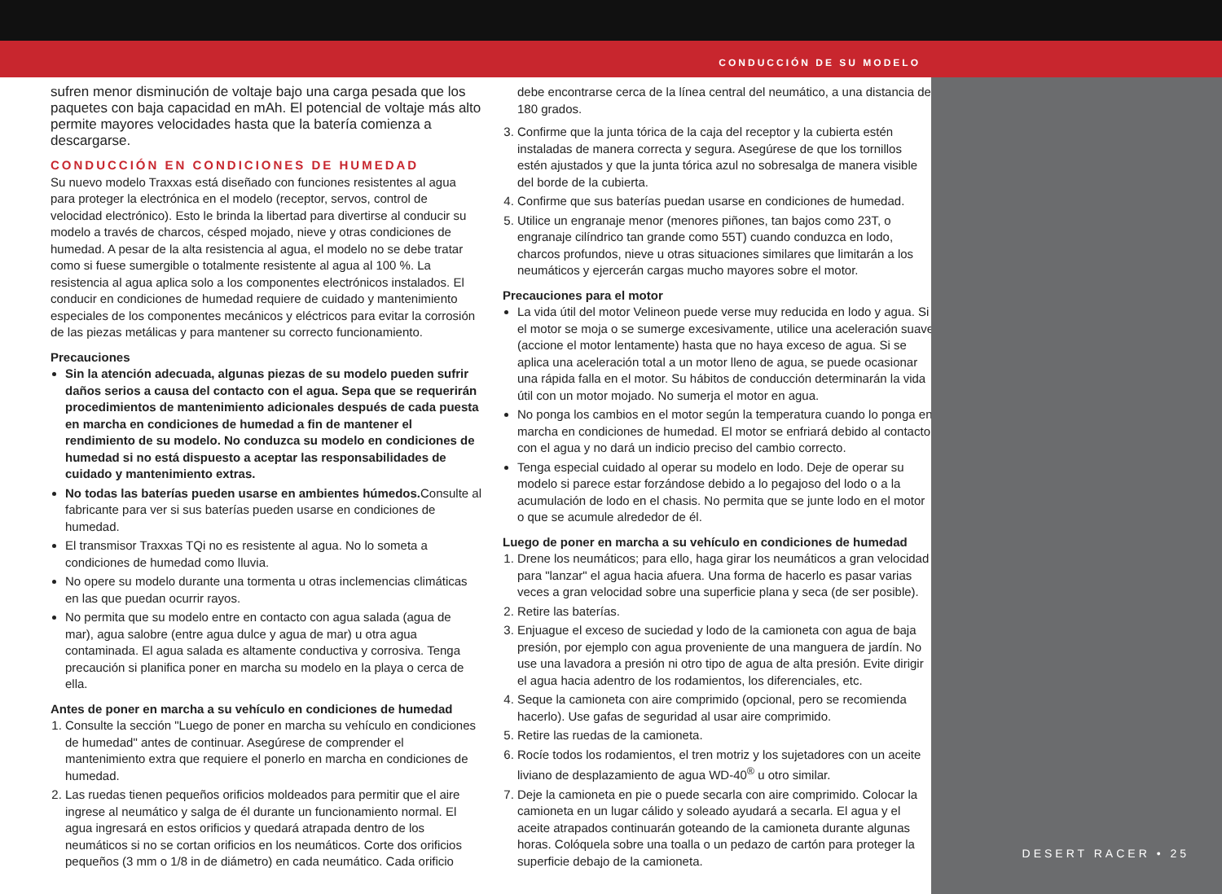CONDUCCIÓN DE SU MODELO
DESERT RACER • 25
sufren menor disminución de voltaje bajo una carga pesada que los paquetes con baja capacidad en mAh. El potencial de voltaje más alto permite mayores velocidades hasta que la batería comienza a descargarse.
CONDUCCIÓN EN CONDICIONES DE HUMEDAD
Su nuevo modelo Traxxas está diseñado con funciones resistentes al agua para proteger la electrónica en el modelo (receptor, servos, control de velocidad electrónico). Esto le brinda la libertad para divertirse al conducir su modelo a través de charcos, césped mojado, nieve y otras condiciones de humedad. A pesar de la alta resistencia al agua, el modelo no se debe tratar como si fuese sumergible o totalmente resistente al agua al 100 %. La resistencia al agua aplica solo a los componentes electrónicos instalados. El conducir en condiciones de humedad requiere de cuidado y mantenimiento especiales de los componentes mecánicos y eléctricos para evitar la corrosión de las piezas metálicas y para mantener su correcto funcionamiento.
Precauciones
Sin la atención adecuada, algunas piezas de su modelo pueden sufrir daños serios a causa del contacto con el agua. Sepa que se requerirán procedimientos de mantenimiento adicionales después de cada puesta en marcha en condiciones de humedad a fin de mantener el rendimiento de su modelo. No conduzca su modelo en condiciones de humedad si no está dispuesto a aceptar las responsabilidades de cuidado y mantenimiento extras.
No todas las baterías pueden usarse en ambientes húmedos. Consulte al fabricante para ver si sus baterías pueden usarse en condiciones de humedad.
El transmisor Traxxas TQi no es resistente al agua. No lo someta a condiciones de humedad como lluvia.
No opere su modelo durante una tormenta u otras inclemencias climáticas en las que puedan ocurrir rayos.
No permita que su modelo entre en contacto con agua salada (agua de mar), agua salobre (entre agua dulce y agua de mar) u otra agua contaminada. El agua salada es altamente conductiva y corrosiva. Tenga precaución si planifica poner en marcha su modelo en la playa o cerca de ella.
Antes de poner en marcha a su vehículo en condiciones de humedad
1. Consulte la sección "Luego de poner en marcha su vehículo en condiciones de humedad" antes de continuar. Asegúrese de comprender el mantenimiento extra que requiere el ponerlo en marcha en condiciones de humedad.
2. Las ruedas tienen pequeños orificios moldeados para permitir que el aire ingrese al neumático y salga de él durante un funcionamiento normal. El agua ingresará en estos orificios y quedará atrapada dentro de los neumáticos si no se cortan orificios en los neumáticos. Corte dos orificios pequeños (3 mm o 1/8 in de diámetro) en cada neumático. Cada orificio
debe encontrarse cerca de la línea central del neumático, a una distancia de 180 grados.
3. Confirme que la junta tórica de la caja del receptor y la cubierta estén instaladas de manera correcta y segura. Asegúrese de que los tornillos estén ajustados y que la junta tórica azul no sobresalga de manera visible del borde de la cubierta.
4. Confirme que sus baterías puedan usarse en condiciones de humedad.
5. Utilice un engranaje menor (menores piñones, tan bajos como 23T, o engranaje cilíndrico tan grande como 55T) cuando conduzca en lodo, charcos profundos, nieve u otras situaciones similares que limitarán a los neumáticos y ejercerán cargas mucho mayores sobre el motor.
Precauciones para el motor
La vida útil del motor Velineon puede verse muy reducida en lodo y agua. Si el motor se moja o se sumerge excesivamente, utilice una aceleración suave (accione el motor lentamente) hasta que no haya exceso de agua. Si se aplica una aceleración total a un motor lleno de agua, se puede ocasionar una rápida falla en el motor. Su hábitos de conducción determinarán la vida útil con un motor mojado. No sumerja el motor en agua.
No ponga los cambios en el motor según la temperatura cuando lo ponga en marcha en condiciones de humedad. El motor se enfriará debido al contacto con el agua y no dará un indicio preciso del cambio correcto.
Tenga especial cuidado al operar su modelo en lodo. Deje de operar su modelo si parece estar forzándose debido a lo pegajoso del lodo o a la acumulación de lodo en el chasis. No permita que se junte lodo en el motor o que se acumule alrededor de él.
Luego de poner en marcha a su vehículo en condiciones de humedad
1. Drene los neumáticos; para ello, haga girar los neumáticos a gran velocidad para "lanzar" el agua hacia afuera. Una forma de hacerlo es pasar varias veces a gran velocidad sobre una superficie plana y seca (de ser posible).
2. Retire las baterías.
3. Enjuague el exceso de suciedad y lodo de la camioneta con agua de baja presión, por ejemplo con agua proveniente de una manguera de jardín. No use una lavadora a presión ni otro tipo de agua de alta presión. Evite dirigir el agua hacia adentro de los rodamientos, los diferenciales, etc.
4. Seque la camioneta con aire comprimido (opcional, pero se recomienda hacerlo). Use gafas de seguridad al usar aire comprimido.
5. Retire las ruedas de la camioneta.
6. Rocíe todos los rodamientos, el tren motriz y los sujetadores con un aceite liviano de desplazamiento de agua WD-40<sup>®</sup> u otro similar.
7. Deje la camioneta en pie o puede secarla con aire comprimido. Colocar la camioneta en un lugar cálido y soleado ayudará a secarla. El agua y el aceite atrapados continuarán goteando de la camioneta durante algunas horas. Colóquela sobre una toalla o un pedazo de cartón para proteger la superficie debajo de la camioneta.